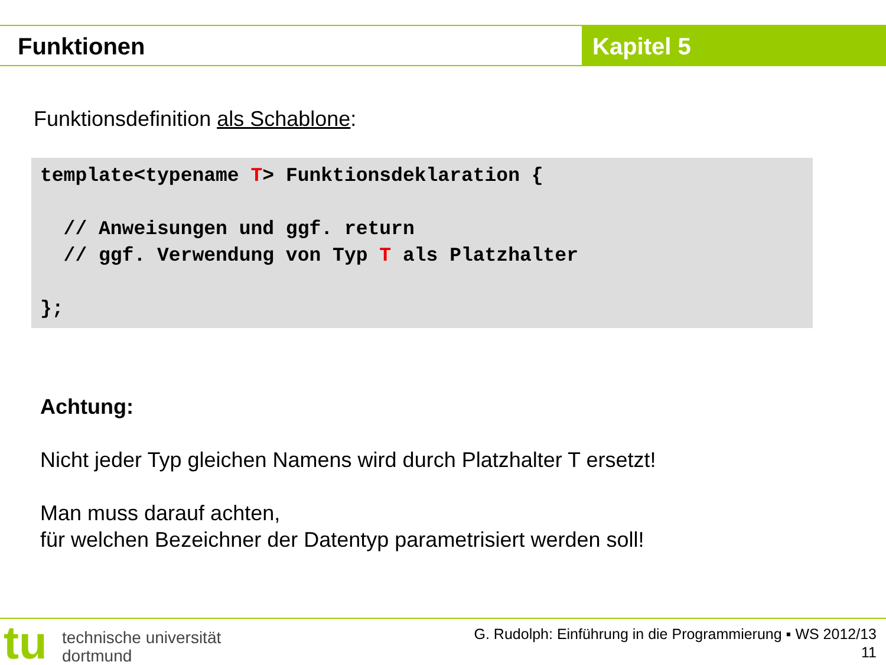Funktionen Kapitel 5
Funktionsdefinition als Schablone:
template<typename T> Funktionsdeklaration {

  // Anweisungen und ggf. return
  // ggf. Verwendung von Typ T als Platzhalter

};
Achtung:
Nicht jeder Typ gleichen Namens wird durch Platzhalter T ersetzt!
Man muss darauf achten,
für welchen Bezeichner der Datentyp parametrisiert werden soll!
tu
technische universität
dortmund
G. Rudolph: Einführung in die Programmierung ▪ WS 2012/13
11